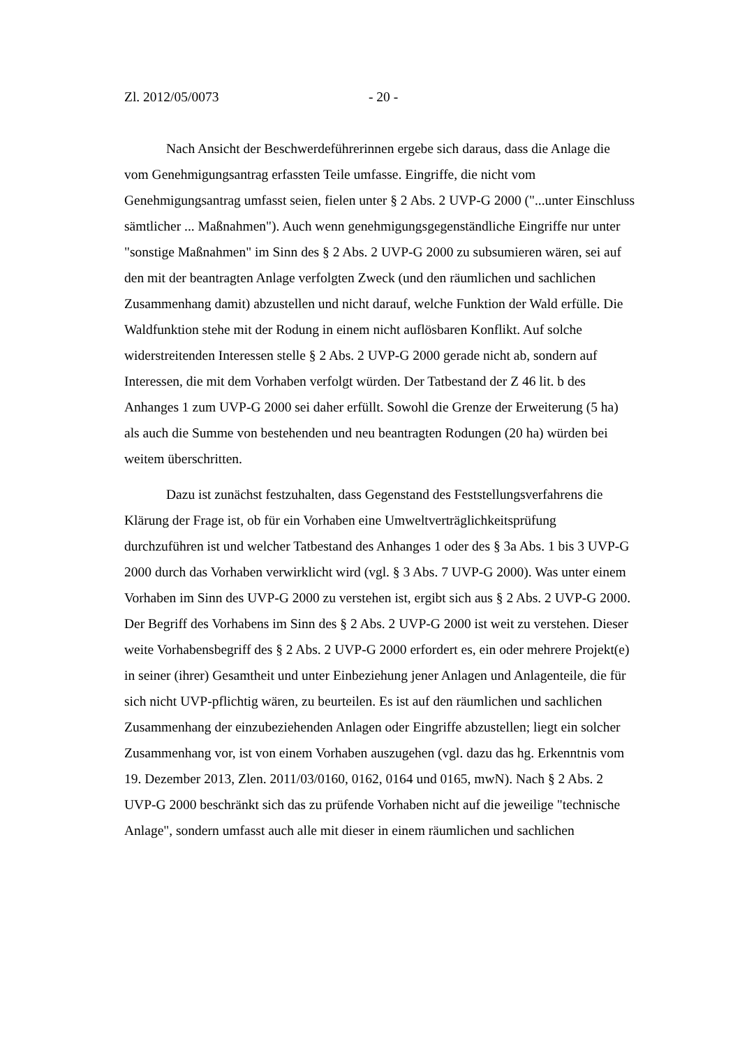Zl. 2012/05/0073 - 20 -
Nach Ansicht der Beschwerdeführerinnen ergebe sich daraus, dass die Anlage die vom Genehmigungsantrag erfassten Teile umfasse. Eingriffe, die nicht vom Genehmigungsantrag umfasst seien, fielen unter § 2 Abs. 2 UVP-G 2000 ("...unter Einschluss sämtlicher ... Maßnahmen"). Auch wenn genehmigungsgegenständliche Eingriffe nur unter "sonstige Maßnahmen" im Sinn des § 2 Abs. 2 UVP-G 2000 zu subsumieren wären, sei auf den mit der beantragten Anlage verfolgten Zweck (und den räumlichen und sachlichen Zusammenhang damit) abzustellen und nicht darauf, welche Funktion der Wald erfülle. Die Waldfunktion stehe mit der Rodung in einem nicht auflösbaren Konflikt. Auf solche widerstreitenden Interessen stelle § 2 Abs. 2 UVP-G 2000 gerade nicht ab, sondern auf Interessen, die mit dem Vorhaben verfolgt würden. Der Tatbestand der Z 46 lit. b des Anhanges 1 zum UVP-G 2000 sei daher erfüllt. Sowohl die Grenze der Erweiterung (5 ha) als auch die Summe von bestehenden und neu beantragten Rodungen (20 ha) würden bei weitem überschritten.
Dazu ist zunächst festzuhalten, dass Gegenstand des Feststellungsverfahrens die Klärung der Frage ist, ob für ein Vorhaben eine Umweltverträglichkeitsprüfung durchzuführen ist und welcher Tatbestand des Anhanges 1 oder des § 3a Abs. 1 bis 3 UVP-G 2000 durch das Vorhaben verwirklicht wird (vgl. § 3 Abs. 7 UVP-G 2000). Was unter einem Vorhaben im Sinn des UVP-G 2000 zu verstehen ist, ergibt sich aus § 2 Abs. 2 UVP-G 2000. Der Begriff des Vorhabens im Sinn des § 2 Abs. 2 UVP-G 2000 ist weit zu verstehen. Dieser weite Vorhabensbegriff des § 2 Abs. 2 UVP-G 2000 erfordert es, ein oder mehrere Projekt(e) in seiner (ihrer) Gesamtheit und unter Einbeziehung jener Anlagen und Anlagenteile, die für sich nicht UVP-pflichtig wären, zu beurteilen. Es ist auf den räumlichen und sachlichen Zusammenhang der einzubeziehenden Anlagen oder Eingriffe abzustellen; liegt ein solcher Zusammenhang vor, ist von einem Vorhaben auszugehen (vgl. dazu das hg. Erkenntnis vom 19. Dezember 2013, Zlen. 2011/03/0160, 0162, 0164 und 0165, mwN). Nach § 2 Abs. 2 UVP-G 2000 beschränkt sich das zu prüfende Vorhaben nicht auf die jeweilige "technische Anlage", sondern umfasst auch alle mit dieser in einem räumlichen und sachlichen